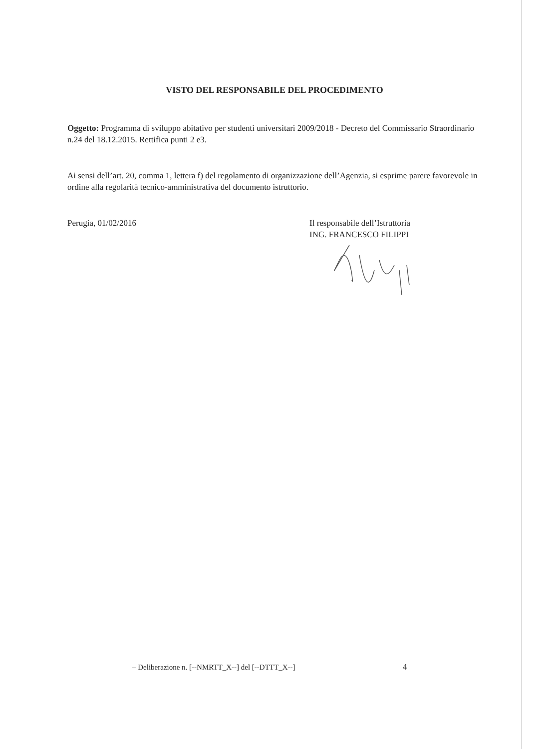VISTO DEL RESPONSABILE DEL PROCEDIMENTO
Oggetto: Programma di sviluppo abitativo per studenti universitari 2009/2018 - Decreto del Commissario Straordinario n.24 del 18.12.2015. Rettifica punti 2 e3.
Ai sensi dell’art. 20, comma 1, lettera f) del regolamento di organizzazione dell’Agenzia, si esprime parere favorevole in ordine alla regolarità tecnico-amministrativa del documento istruttorio.
Perugia, 01/02/2016
Il responsabile dell’Istruttoria
ING. FRANCESCO FILIPPI
– Deliberazione n. [--NMRTT_X--] del [--DTTT_X--]
4